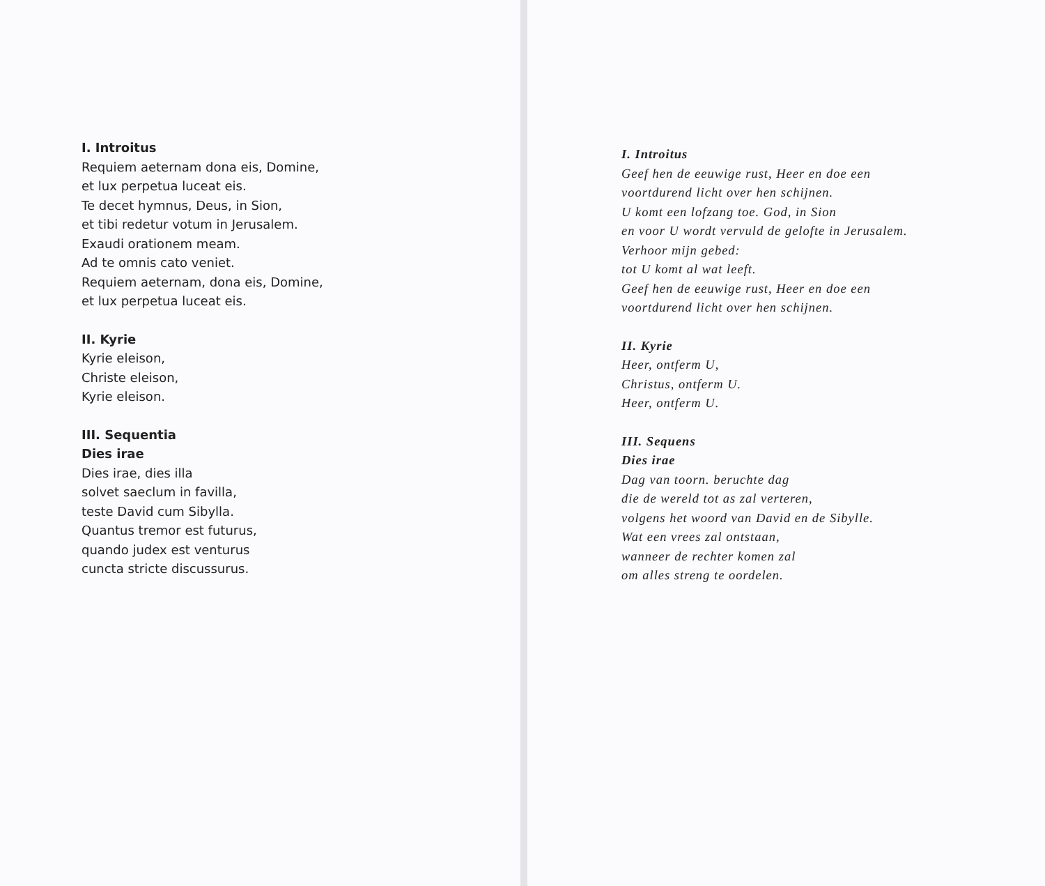I. Introitus
Requiem aeternam dona eis, Domine,
et lux perpetua luceat eis.
Te decet hymnus, Deus, in Sion,
et tibi redetur votum in Jerusalem.
Exaudi orationem meam.
Ad te omnis cato veniet.
Requiem aeternam, dona eis, Domine,
et lux perpetua luceat eis.
II. Kyrie
Kyrie eleison,
Christe eleison,
Kyrie eleison.
III. Sequentia
Dies irae
Dies irae, dies illa
solvet saeclum in favilla,
teste David cum Sibylla.
Quantus tremor est futurus,
quando judex est venturus
cuncta stricte discussurus.
I. Introitus
Geef hen de eeuwige rust, Heer en doe een
voortdurend licht over hen schijnen.
U komt een lofzang toe. God, in Sion
en voor U wordt vervuld de gelofte in Jerusalem.
Verhoor mijn gebed:
tot U komt al wat leeft.
Geef hen de eeuwige rust, Heer en doe een
voortdurend licht over hen schijnen.
II. Kyrie
Heer, ontferm U,
Christus, ontferm U.
Heer, ontferm U.
III. Sequens
Dies irae
Dag van toorn. beruchte dag
die de wereld tot as zal verteren,
volgens het woord van David en de Sibylle.
Wat een vrees zal ontstaan,
wanneer de rechter komen zal
om alles streng te oordelen.